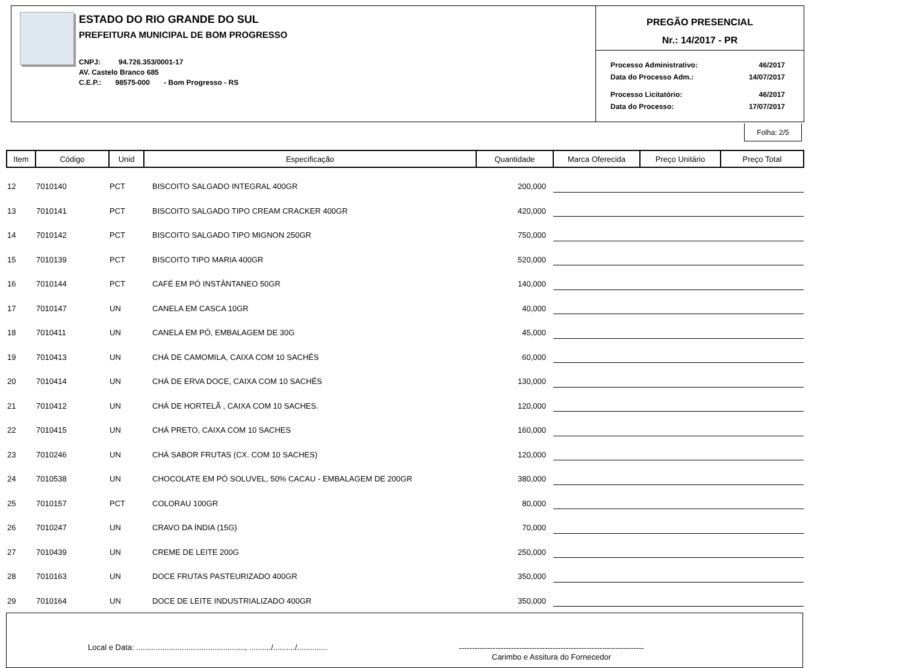ESTADO DO RIO GRANDE DO SUL
PREFEITURA MUNICIPAL DE BOM PROGRESSO
CNPJ: 94.726.353/0001-17
AV. Castelo Branco 685
C.E.P.: 98575-000 - Bom Progresso - RS
PREGÃO PRESENCIAL
Nr.: 14/2017 - PR
| Processo Administrativo: | 46/2017 |
| Data do Processo Adm.: | 14/07/2017 |
| Processo Licitatório: | 46/2017 |
| Data do Processo: | 17/07/2017 |
Folha: 2/5
| Item | Código | Unid | Especificação | Quantidade | Marca Oferecida | Preço Unitário | Preço Total |
| --- | --- | --- | --- | --- | --- | --- | --- |
| 12 | 7010140 | PCT | BISCOITO SALGADO INTEGRAL 400GR | 200,000 | | | |
| 13 | 7010141 | PCT | BISCOITO SALGADO TIPO CREAM CRACKER 400GR | 420,000 | | | |
| 14 | 7010142 | PCT | BISCOITO SALGADO TIPO MIGNON 250GR | 750,000 | | | |
| 15 | 7010139 | PCT | BISCOITO TIPO MARIA 400GR | 520,000 | | | |
| 16 | 7010144 | PCT | CAFÉ EM PÓ INSTÂNTANEO 50GR | 140,000 | | | |
| 17 | 7010147 | UN | CANELA EM CASCA 10GR | 40,000 | | | |
| 18 | 7010411 | UN | CANELA EM PÓ, EMBALAGEM DE 30G | 45,000 | | | |
| 19 | 7010413 | UN | CHÁ DE CAMOMILA, CAIXA COM 10 SACHÊS | 60,000 | | | |
| 20 | 7010414 | UN | CHÁ DE ERVA DOCE, CAIXA COM 10 SACHÊS | 130,000 | | | |
| 21 | 7010412 | UN | CHÁ DE HORTELÃ , CAIXA COM 10 SACHES. | 120,000 | | | |
| 22 | 7010415 | UN | CHÁ PRETO, CAIXA COM 10 SACHES | 160,000 | | | |
| 23 | 7010246 | UN | CHÁ SABOR FRUTAS (CX. COM 10 SACHES) | 120,000 | | | |
| 24 | 7010538 | UN | CHOCOLATE EM PÓ SOLUVEL, 50% CACAU - EMBALAGEM DE 200GR | 380,000 | | | |
| 25 | 7010157 | PCT | COLORAU 100GR | 80,000 | | | |
| 26 | 7010247 | UN | CRAVO DA ÍNDIA (15G) | 70,000 | | | |
| 27 | 7010439 | UN | CREME DE LEITE 200G | 250,000 | | | |
| 28 | 7010163 | UN | DOCE FRUTAS PASTEURIZADO 400GR | 350,000 | | | |
| 29 | 7010164 | UN | DOCE DE LEITE INDUSTRIALIZADO 400GR | 350,000 | | | |
Local e Data: .................................................., ........../........../..............
-----------------------------------------------------------------------
Carimbo e Assitura do Fornecedor